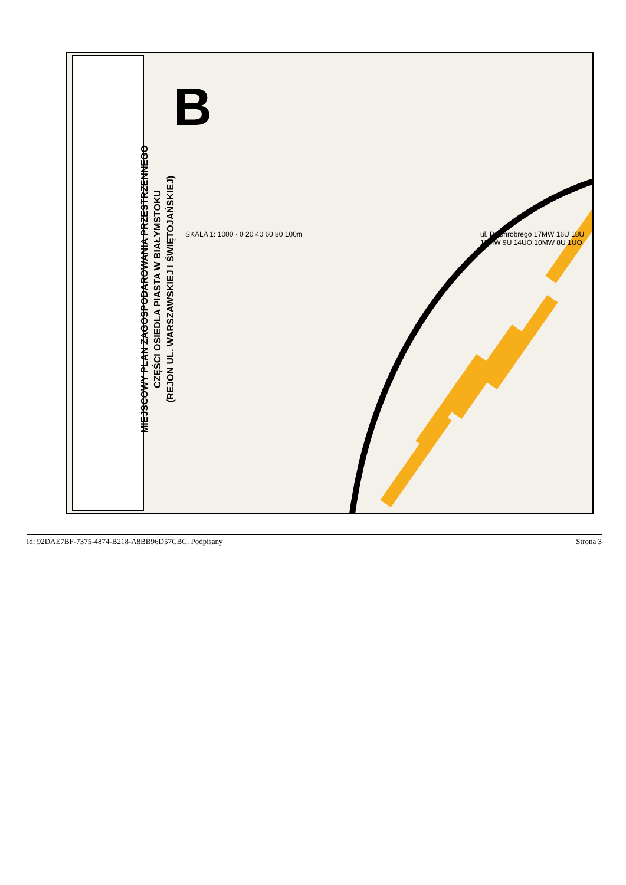MIEJSCOWY PLAN ZAGOSPODAROWANIA PRZESTRZENNEGO
CZĘŚCI OSIEDLA PIASTA W BIAŁYMSTOKU
(REJON UL. WARSZAWSKIEJ I ŚWIĘTOJAŃSKIEJ)
SKALA 1: 1000 · 0 20 40 60 80 100m
B
ul. B. Chrobrego 17MW 16U 18U 15MW 9U 14UO 10MW 8U 1UO
Id: 92DAE7BF-7375-4874-B218-A8BB96D57CBC. Podpisany Strona 3